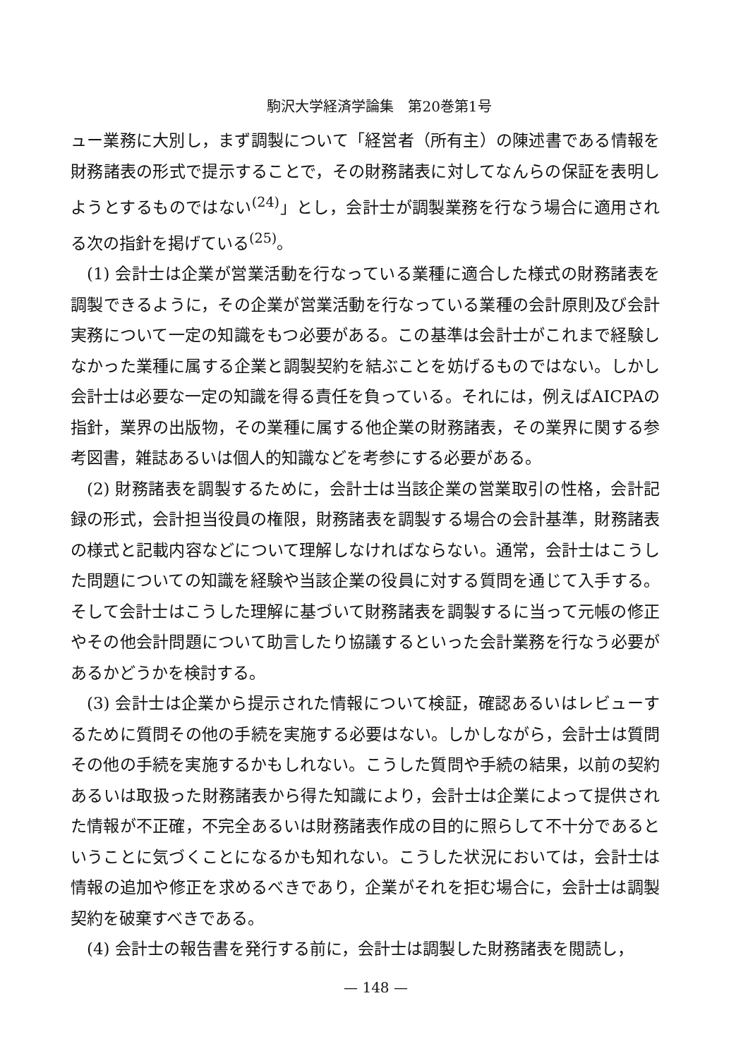駒沢大学経済学論集　第20巻第1号
ュー業務に大別し，まず調製について「経営者（所有主）の陳述書である情報を財務諸表の形式で提示することで，その財務諸表に対してなんらの保証を表明しようとするものではない<sup>(24)</sup>」とし，会計士が調製業務を行なう場合に適用される次の指針を掲げている<sup>(25)</sup>。
(1) 会計士は企業が営業活動を行なっている業種に適合した様式の財務諸表を調製できるように，その企業が営業活動を行なっている業種の会計原則及び会計実務について一定の知識をもつ必要がある。この基準は会計士がこれまで経験しなかった業種に属する企業と調製契約を結ぶことを妨げるものではない。しかし会計士は必要な一定の知識を得る責任を負っている。それには，例えばAICPAの指針，業界の出版物，その業種に属する他企業の財務諸表，その業界に関する参考図書，雑誌あるいは個人的知識などを考参にする必要がある。
(2) 財務諸表を調製するために，会計士は当該企業の営業取引の性格，会計記録の形式，会計担当役員の権限，財務諸表を調製する場合の会計基準，財務諸表の様式と記載内容などについて理解しなければならない。通常，会計士はこうした問題についての知識を経験や当該企業の役員に対する質問を通じて入手する。そして会計士はこうした理解に基づいて財務諸表を調製するに当って元帳の修正やその他会計問題について助言したり協議するといった会計業務を行なう必要があるかどうかを検討する。
(3) 会計士は企業から提示された情報について検証，確認あるいはレビューするために質問その他の手続を実施する必要はない。しかしながら，会計士は質問その他の手続を実施するかもしれない。こうした質問や手続の結果，以前の契約あるいは取扱った財務諸表から得た知識により，会計士は企業によって提供された情報が不正確，不完全あるいは財務諸表作成の目的に照らして不十分であるということに気づくことになるかも知れない。こうした状況においては，会計士は情報の追加や修正を求めるべきであり，企業がそれを拒む場合に，会計士は調製契約を破棄すべきである。
(4) 会計士の報告書を発行する前に，会計士は調製した財務諸表を閲読し，
— 148 —